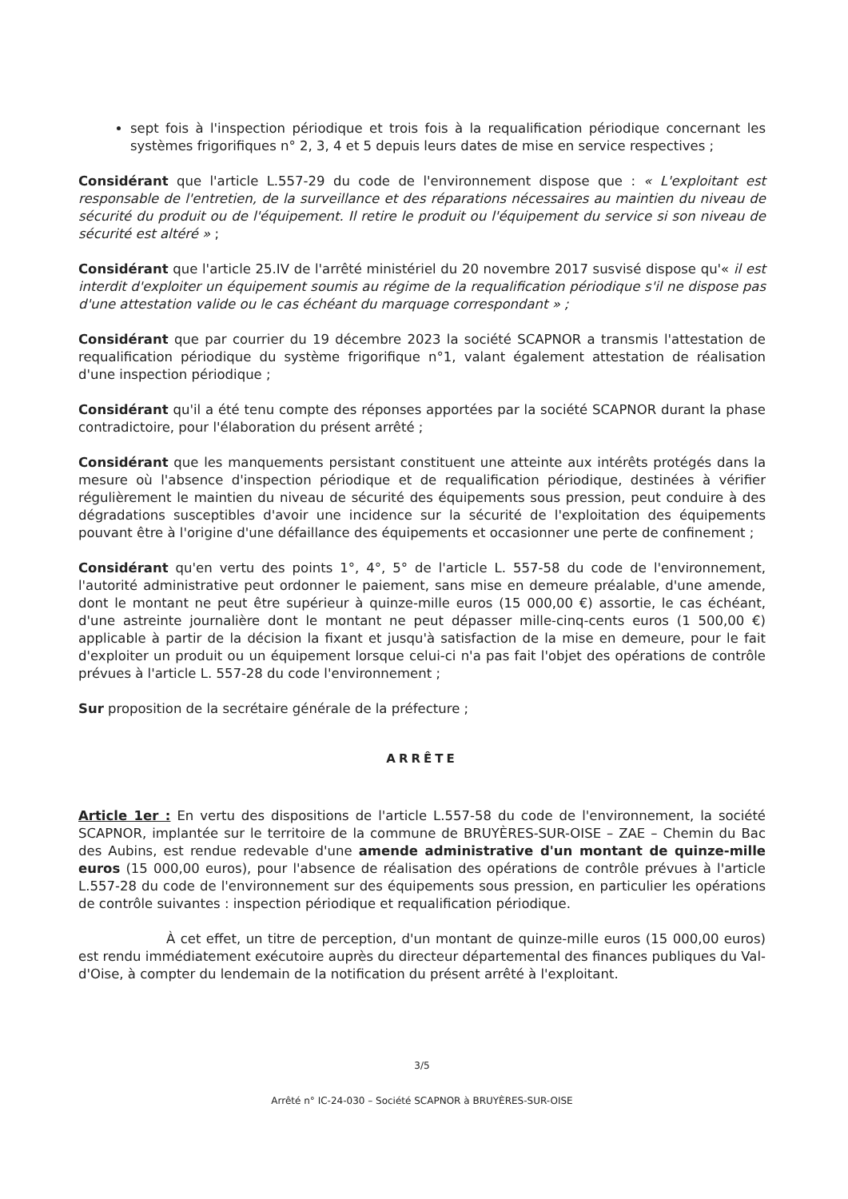sept fois à l'inspection périodique et trois fois à la requalification périodique concernant les systèmes frigorifiques n° 2, 3, 4 et 5 depuis leurs dates de mise en service respectives ;
Considérant que l'article L.557-29 du code de l'environnement dispose que : « L'exploitant est responsable de l'entretien, de la surveillance et des réparations nécessaires au maintien du niveau de sécurité du produit ou de l'équipement. Il retire le produit ou l'équipement du service si son niveau de sécurité est altéré » ;
Considérant que l'article 25.IV de l'arrêté ministériel du 20 novembre 2017 susvisé dispose qu'« il est interdit d'exploiter un équipement soumis au régime de la requalification périodique s'il ne dispose pas d'une attestation valide ou le cas échéant du marquage correspondant » ;
Considérant que par courrier du 19 décembre 2023 la société SCAPNOR a transmis l'attestation de requalification périodique du système frigorifique n°1, valant également attestation de réalisation d'une inspection périodique ;
Considérant qu'il a été tenu compte des réponses apportées par la société SCAPNOR durant la phase contradictoire, pour l'élaboration du présent arrêté ;
Considérant que les manquements persistant constituent une atteinte aux intérêts protégés dans la mesure où l'absence d'inspection périodique et de requalification périodique, destinées à vérifier régulièrement le maintien du niveau de sécurité des équipements sous pression, peut conduire à des dégradations susceptibles d'avoir une incidence sur la sécurité de l'exploitation des équipements pouvant être à l'origine d'une défaillance des équipements et occasionner une perte de confinement ;
Considérant qu'en vertu des points 1°, 4°, 5° de l'article L. 557-58 du code de l'environnement, l'autorité administrative peut ordonner le paiement, sans mise en demeure préalable, d'une amende, dont le montant ne peut être supérieur à quinze-mille euros (15 000,00 €) assortie, le cas échéant, d'une astreinte journalière dont le montant ne peut dépasser mille-cinq-cents euros (1 500,00 €) applicable à partir de la décision la fixant et jusqu'à satisfaction de la mise en demeure, pour le fait d'exploiter un produit ou un équipement lorsque celui-ci n'a pas fait l'objet des opérations de contrôle prévues à l'article L. 557-28 du code l'environnement ;
Sur proposition de la secrétaire générale de la préfecture ;
ARRÊTE
Article 1er : En vertu des dispositions de l'article L.557-58 du code de l'environnement, la société SCAPNOR, implantée sur le territoire de la commune de BRUYÈRES-SUR-OISE – ZAE – Chemin du Bac des Aubins, est rendue redevable d'une amende administrative d'un montant de quinze-mille euros (15 000,00 euros), pour l'absence de réalisation des opérations de contrôle prévues à l'article L.557-28 du code de l'environnement sur des équipements sous pression, en particulier les opérations de contrôle suivantes : inspection périodique et requalification périodique.
À cet effet, un titre de perception, d'un montant de quinze-mille euros (15 000,00 euros) est rendu immédiatement exécutoire auprès du directeur départemental des finances publiques du Val-d'Oise, à compter du lendemain de la notification du présent arrêté à l'exploitant.
3/5
Arrêté n° IC-24-030 – Société SCAPNOR à BRUYÈRES-SUR-OISE